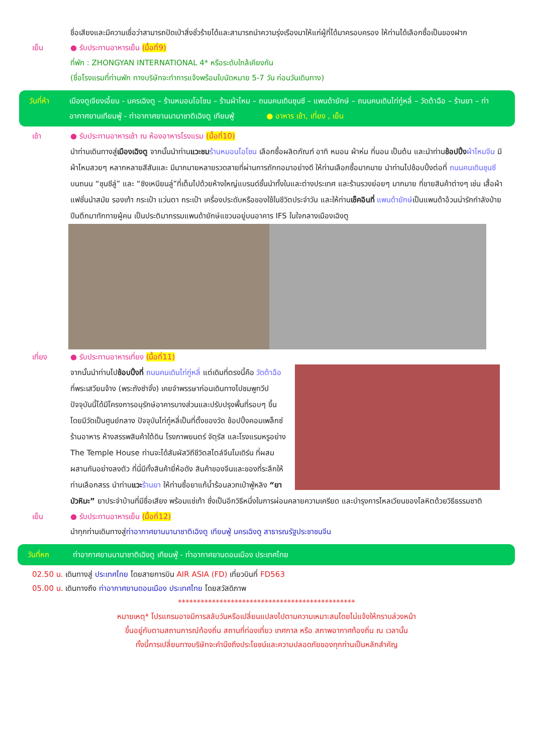ชื่อเสียงและมีความเชื่อว่าสามารถปัดเป่าสิ่งชั่วร้ายได้และสามารถนำความรุ่งเรืองมาให้แก่ผู้ที่ได้มาครอบครอง ให้ท่านได้เลือกซื้อเป็นของฝาก
เย็น ● รับประทานอาหารเย็น (มื้อที่9)
ที่พัก : ZHONGYAN INTERNATIONAL 4* หรือระดับใกล้เคียงกัน
(ชื่อโรงแรมที่ท่านพัก ทางบริษัทจะทำการแจ้งพร้อมใบนัดหมาย 5-7 วัน ก่อนวันเดินทาง)
วันที่ห้า
เมืองตูเจียงเอี้ยน - นครเฉิงตู – ร้านหมอนโอโซน – ร้านผ้าไหม – ถนนคนเดินชุนซี – แพนด้ายักษ์ – ถนนคนเดินไท่กู๋หลี่ – วัดต้าฉือ – ร้านยา – ท่าอากาศยานเทียนฟู่ - ท่าอากาศยานนานาชาติเฉิงตู เทียนฟู่ ● อาหาร เช้า, เที่ยง , เย็น
เช้า ● รับประทานอาหารเช้า ณ ห้องอาหารโรงแรม (มื้อที่10)
นำท่านเดินทางสู่เมืองเฉิงตู จากนั้นนำท่านแวะชม ร้านหมอนโอโซน เลือกซื้อผลิตภัณฑ์ อาทิ หมอน ผ้าห่ม ที่นอน เป็นต้น และนำท่านช้อปปิ้ง ผ้าไหมจีน มีผ้าไหมสวยๆ หลากหลายสีสันและ มีมากมายหลายรวดลายที่ผ่านการถักทอมาอย่างดี ให้ท่านเลือกซื้อมากมาย นำท่านไปช้อบปิ้งต่อที่ ถนนคนเดินชุนซี บนถนน “ชุนซีลู่” และ “ซิงเหนียนลู่”ที่เต็มไปด้วยห้างใหญ่แบรนด์ชั้นนำทั้งในและต่างประเทศ และร้านรวงย่อยๆ มากมาย ที่ขายสินค้าต่างๆ เช่น เสื้อผ้าแฟชั่นนำสมัย รองเท้า กระเป๋า แว่นตา กระเป๋า เครื่องประดับหรือของใช้ในชีวิตประจำวัน และให้ท่านเช็คอินที่ แพนด้ายักษ์เป็นแพนด้าอ้วนน่ารักกำลังป่ายปีนตึกมาทักทายผู้คน เป็นประติมากรรมแพนด้ายักษ์แขวนอยู่บนอาคาร IFS ในใจกลางเมืองเฉิงตู
เที่ยง ● รับประทานอาหารเที่ยง (มื้อที่11)
จากนั้นนำท่านไปช้อบปิ้งที่ ถนนคนเดินไท่กู่หลี่ แต่เดิมที่ตรงนี้คือ วัดต้าฉือ ที่พระเสวียนจ้าง (พระถังซำจั๋ง) เคยจำพรรษาก่อนเดินทางไปชมพูทวีป ปัจจุบันนี้ได้มีโครงการอนุรักษ์อาคารบางส่วนและปรับปรุงพื้นที่รอบๆ ขึ้นโดยมีวัดเป็นศูนย์กลาง ปัจจุบันไท่กู๋หลี่เป็นที่ตั้งของวัด ช้อปปิ้งคอมเพล็กซ์ ร้านอาหาร ห้างสรรพสินค้าใต้ดิน โรงภาพยนตร์ จัตุรัส และโรงแรมหรูอย่าง The Temple House ท่านจะได้สัมผัสวิถีชีวิตสไตล์จีนโมเดิร์น ที่ผสมผสานกันอย่างลงตัว ที่นี่มีทั้งสินค้ายี่ห้อดัง สินค้าของจีนและของที่ระลึกให้ท่านเลือกสรร นำท่านแวะ ร้านยา ให้ท่านซื้อยาแก้น้ำร้อนลวกเป่าฟู่หลิง “ยาบัวหิมะ” ยาประจำบ้านที่มีชื่อเสียง พร้อมแช่เท้า ซึ่งเป็นอีกวิธีหนึ่งในการผ่อนคลายความเครียด และบำรุงการไหลเวียนของโลหิตด้วยวิธีธรรมชาติ
เย็น ● รับประทานอาหารเย็น (มื้อที่12)
นำทุกท่านเดินทางสู่ท่าอากาศยานนานาชาติเฉิงตู เทียนฟู่ นครเฉิงตู สาธารณรัฐประชาชนจีน
วันที่หก ท่าอากาศยานนานาชาติเฉิงตู เทียนฟู่ - ท่าอากาศยานดอนเมือง ประเทศไทย
02.50 น. เดินทางสู่ ประเทศไทย โดยสายการบิน AIR ASIA (FD) เที่ยวบินที่ FD563
05.00 น. เดินทางถึง ท่าอากาศยานดอนเมือง ประเทศไทย โดยสวัสดิภาพ
***********************************************
หมายเหตุ* โปรแกรมอาจมีการสลับวันหรือเปลี่ยนแปลงไปตามความเหมาะสมโดยไม่แจ้งให้ทราบล่วงหน้า
ขึ้นอยู่กับตามสถานการณ์ท้องถิ่น สถานที่ท่องเที่ยว เทศกาล หรือ สภาพอากาศท้องถิ่น ณ เวลานั้น
ทั้งนี้การเปลี่ยนทางบริษัทจะคำนึงถึงประโยชน์และความปลอดภัยของทุกท่านเป็นหลักสำคัญ